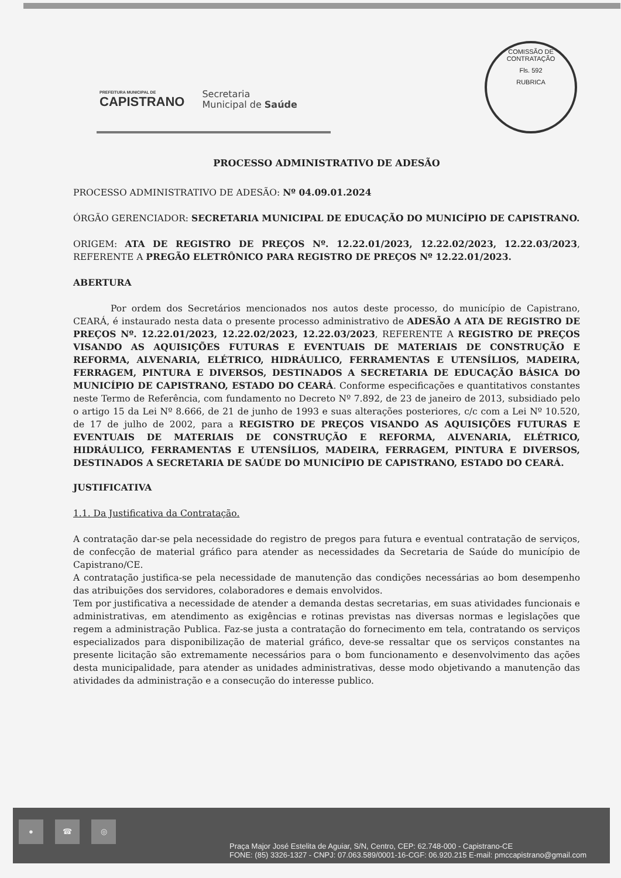COMISSÃO DE CONTRATAÇÃO
Fls. 592
RUBRICA
PREFEITURA MUNICIPAL DE
CAPISTRANO
Secretaria
Municipal de Saúde
PROCESSO ADMINISTRATIVO DE ADESÃO
PROCESSO ADMINISTRATIVO DE ADESÃO: Nº 04.09.01.2024
ÓRGÃO GERENCIADOR: SECRETARIA MUNICIPAL DE EDUCAÇÃO DO MUNICÍPIO DE CAPISTRANO.
ORIGEM: ATA DE REGISTRO DE PREÇOS Nº. 12.22.01/2023, 12.22.02/2023, 12.22.03/2023, REFERENTE A PREGÃO ELETRÔNICO PARA REGISTRO DE PREÇOS Nº 12.22.01/2023.
ABERTURA
Por ordem dos Secretários mencionados nos autos deste processo, do município de Capistrano, CEARÁ, é instaurado nesta data o presente processo administrativo de ADESÃO A ATA DE REGISTRO DE PREÇOS Nº. 12.22.01/2023, 12.22.02/2023, 12.22.03/2023, REFERENTE A REGISTRO DE PREÇOS VISANDO AS AQUISIÇÕES FUTURAS E EVENTUAIS DE MATERIAIS DE CONSTRUÇÃO E REFORMA, ALVENARIA, ELÉTRICO, HIDRÁULICO, FERRAMENTAS E UTENSÍLIOS, MADEIRA, FERRAGEM, PINTURA E DIVERSOS, DESTINADOS A SECRETARIA DE EDUCAÇÃO BÁSICA DO MUNICÍPIO DE CAPISTRANO, ESTADO DO CEARÁ. Conforme especificações e quantitativos constantes neste Termo de Referência, com fundamento no Decreto Nº 7.892, de 23 de janeiro de 2013, subsidiado pelo o artigo 15 da Lei Nº 8.666, de 21 de junho de 1993 e suas alterações posteriores, c/c com a Lei Nº 10.520, de 17 de julho de 2002, para a REGISTRO DE PREÇOS VISANDO AS AQUISIÇÕES FUTURAS E EVENTUAIS DE MATERIAIS DE CONSTRUÇÃO E REFORMA, ALVENARIA, ELÉTRICO, HIDRÁULICO, FERRAMENTAS E UTENSÍLIOS, MADEIRA, FERRAGEM, PINTURA E DIVERSOS, DESTINADOS A SECRETARIA DE SAÚDE DO MUNICÍPIO DE CAPISTRANO, ESTADO DO CEARÁ.
JUSTIFICATIVA
1.1. Da Justificativa da Contratação.
A contratação dar-se pela necessidade do registro de pregos para futura e eventual contratação de serviços, de confecção de material gráfico para atender as necessidades da Secretaria de Saúde do município de Capistrano/CE.
A contratação justifica-se pela necessidade de manutenção das condições necessárias ao bom desempenho das atribuições dos servidores, colaboradores e demais envolvidos.
Tem por justificativa a necessidade de atender a demanda destas secretarias, em suas atividades funcionais e administrativas, em atendimento as exigências e rotinas previstas nas diversas normas e legislações que regem a administração Publica. Faz-se justa a contratação do fornecimento em tela, contratando os serviços especializados para disponibilização de material gráfico, deve-se ressaltar que os serviços constantes na presente licitação são extremamente necessários para o bom funcionamento e desenvolvimento das ações desta municipalidade, para atender as unidades administrativas, desse modo objetivando a manutenção das atividades da administração e a consecução do interesse publico.
● ☎ ◎
Praça Major José Estelita de Aguiar, S/N, Centro, CEP: 62.748-000 - Capistrano-CE
FONE: (85) 3326-1327 - CNPJ: 07.063.589/0001-16-CGF: 06.920.215 E-mail: pmccapistrano@gmail.com